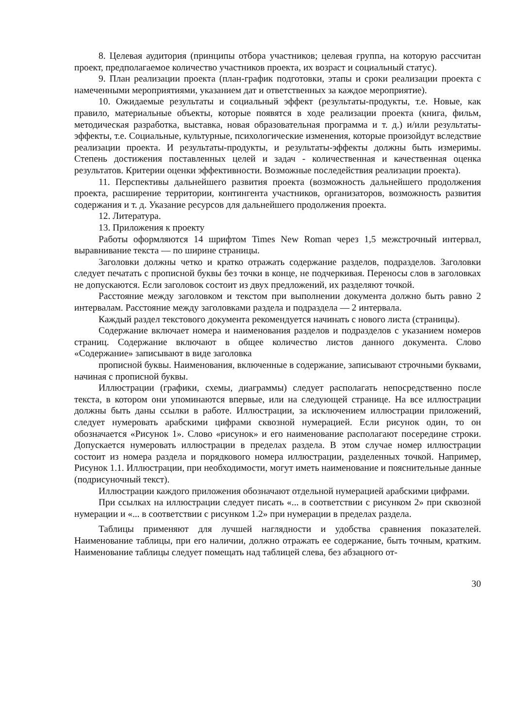8. Целевая аудитория (принципы отбора участников; целевая группа, на которую рассчитан проект, предполагаемое количество участников проекта, их возраст и социальный статус).
9. План реализации проекта (план-график подготовки, этапы и сроки реализации проекта с намеченными мероприятиями, указанием дат и ответственных за каждое мероприятие).
10. Ожидаемые результаты и социальный эффект (результаты-продукты, т.е. Новые, как правило, материальные объекты, которые появятся в ходе реализации проекта (книга, фильм, методическая разработка, выставка, новая образовательная программа и т. д.) и/или результаты-эффекты, т.е. Социальные, культурные, психологические изменения, которые произойдут вследствие реализации проекта. И результаты-продукты, и результаты-эффекты должны быть измеримы. Степень достижения поставленных целей и задач - количественная и качественная оценка результатов. Критерии оценки эффективности. Возможные последействия реализации проекта).
11. Перспективы дальнейшего развития проекта (возможность дальнейшего продолжения проекта, расширение территории, контингента участников, организаторов, возможность развития содержания и т. д. Указание ресурсов для дальнейшего продолжения проекта.
12. Литература.
13. Приложения к проекту
Работы оформляются 14 шрифтом Times New Roman через 1,5 межстрочный интервал, выравнивание текста — по ширине страницы.
Заголовки должны четко и кратко отражать содержание разделов, подразделов. Заголовки следует печатать с прописной буквы без точки в конце, не подчеркивая. Переносы слов в заголовках не допускаются. Если заголовок состоит из двух предложений, их разделяют точкой.
Расстояние между заголовком и текстом при выполнении документа должно быть равно 2 интервалам. Расстояние между заголовками раздела и подраздела — 2 интервала.
Каждый раздел текстового документа рекомендуется начинать с нового листа (страницы).
Содержание включает номера и наименования разделов и подразделов с указанием номеров страниц. Содержание включают в общее количество листов данного документа. Слово «Содержание» записывают в виде заголовка
прописной буквы. Наименования, включенные в содержание, записывают строчными буквами, начиная с прописной буквы.
Иллюстрации (графики, схемы, диаграммы) следует располагать непосредственно после текста, в котором они упоминаются впервые, или на следующей странице. На все иллюстрации должны быть даны ссылки в работе. Иллюстрации, за исключением иллюстрации приложений, следует нумеровать арабскими цифрами сквозной нумерацией. Если рисунок один, то он обозначается «Рисунок 1». Слово «рисунок» и его наименование располагают посередине строки. Допускается нумеровать иллюстрации в пределах раздела. В этом случае номер иллюстрации состоит из номера раздела и порядкового номера иллюстрации, разделенных точкой. Например, Рисунок 1.1. Иллюстрации, при необходимости, могут иметь наименование и пояснительные данные (подрисуночный текст).
Иллюстрации каждого приложения обозначают отдельной нумерацией арабскими цифрами.
При ссылках на иллюстрации следует писать «... в соответствии с рисунком 2» при сквозной нумерации и «... в соответствии с рисунком 1.2» при нумерации в пределах раздела.
Таблицы применяют для лучшей наглядности и удобства сравнения показателей. Наименование таблицы, при его наличии, должно отражать ее содержание, быть точным, кратким. Наименование таблицы следует помещать над таблицей слева, без абзацного от-
30